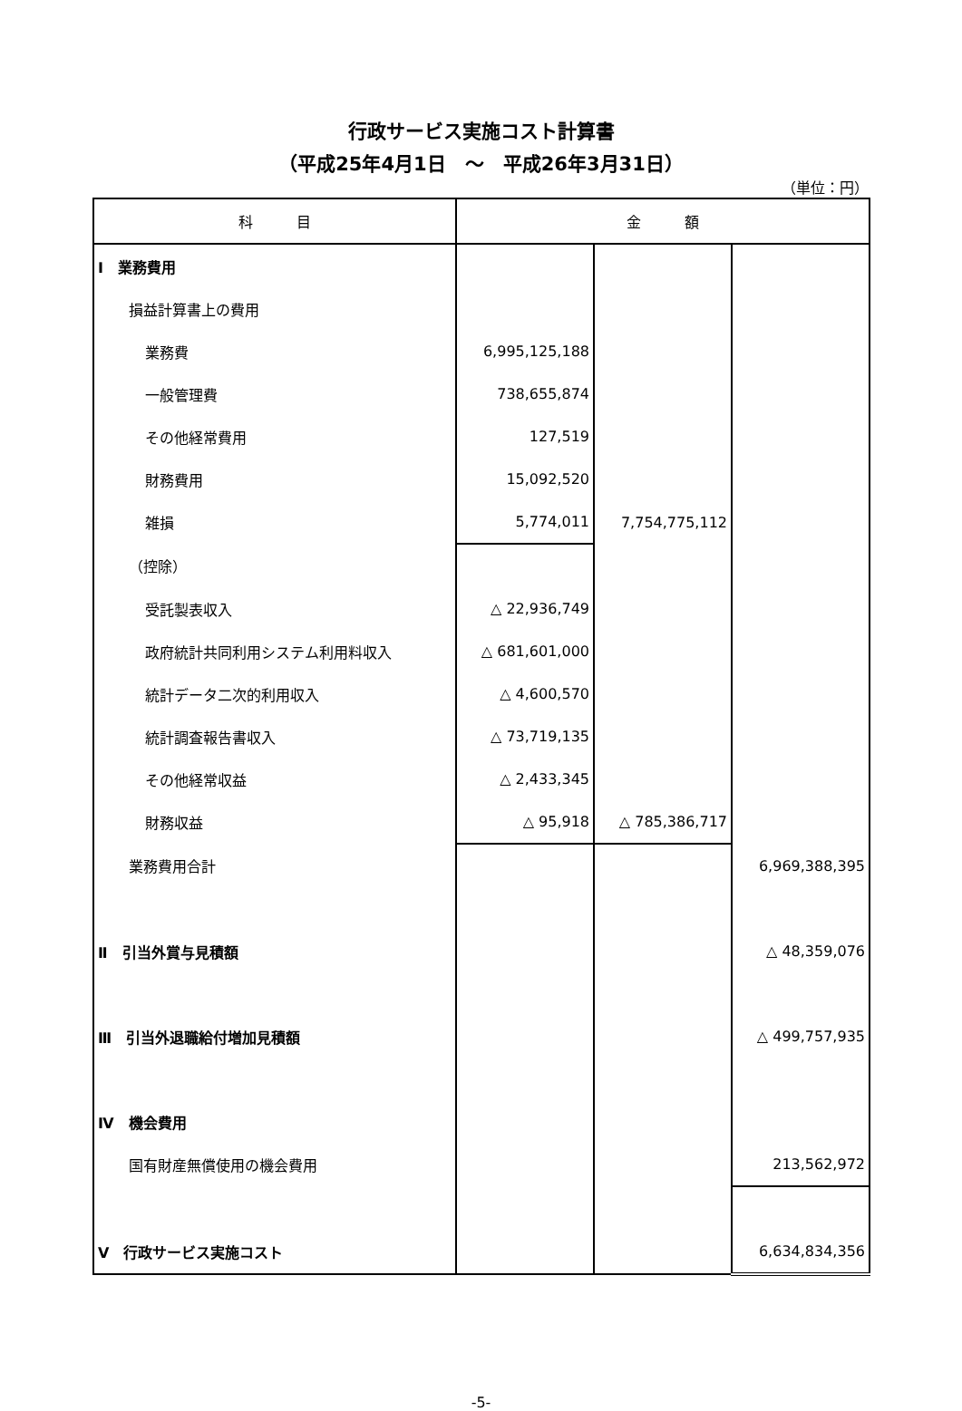行政サービス実施コスト計算書
（平成25年4月1日　～　平成26年3月31日）
（単位：円）
| 科 目 | 金 額 | | |
| --- | --- | --- | --- |
| Ⅰ 業務費用 | | | |
| 損益計算書上の費用 | | | |
| 業務費 | 6,995,125,188 | | |
| 一般管理費 | 738,655,874 | | |
| その他経常費用 | 127,519 | | |
| 財務費用 | 15,092,520 | | |
| 雑損 | 5,774,011 | 7,754,775,112 | |
| （控除） | | | |
| 受託製表収入 | △ 22,936,749 | | |
| 政府統計共同利用システム利用料収入 | △ 681,601,000 | | |
| 統計データ二次的利用収入 | △ 4,600,570 | | |
| 統計調査報告書収入 | △ 73,719,135 | | |
| その他経常収益 | △ 2,433,345 | | |
| 財務収益 | △ 95,918 | △ 785,386,717 | |
| 業務費用合計 | | | 6,969,388,395 |
| Ⅱ 引当外賞与見積額 | | | △ 48,359,076 |
| Ⅲ 引当外退職給付増加見積額 | | | △ 499,757,935 |
| Ⅳ 機会費用 | | | |
| 国有財産無償使用の機会費用 | | | 213,562,972 |
| Ⅴ 行政サービス実施コスト | | | 6,634,834,356 |
-5-